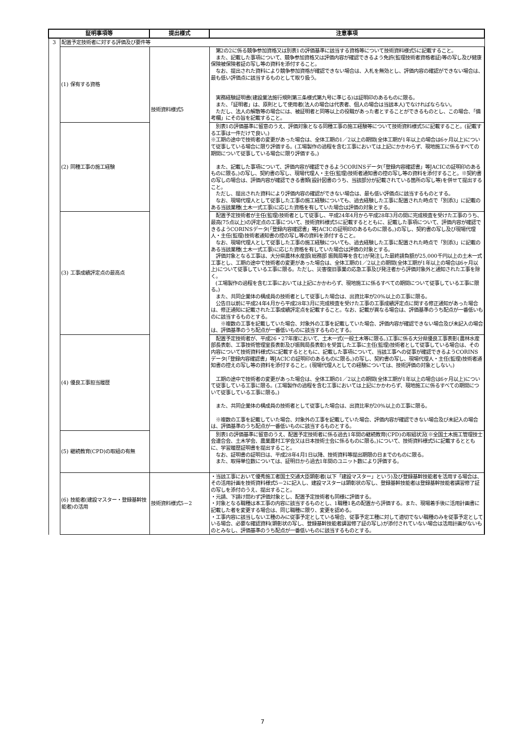| 証明事項等 | | 提出様式 | 注意事項 |
| --- | --- | --- | --- |
| 3 | 配置予定技術者に対する評価及び要件等 | | |
| | (1) 保有する資格 | 技術資料様式5 | 第2の2に係る競争参加資格又は別表1の評価基準に該当する資格等について技術資料様式5に記載すること。 また、記載した事項について、競争参加資格又は評価内容が確認できるよう免許(監理技術者資格者証)等の写し及び健康保険被保険者証の写し等の資料を添付すること。 なお、提出された資料により競争参加資格が確認できない場合は、入札を無効とし、評価内容の確認ができない場合は、最も低い評価点に該当するものとして取り扱う。 実務経験証明書(建設業法施行規則第三条様式第九号に準じる)は証明印のあるものに限る。 また、「証明者」は、原則として使用者(法人の場合は代表者、個人の場合は当該本人)でなければならない。 ただし、法人の解散等の場合には、被証明者と同等以上の役職があった者とすることができるものとし、この場合、「備考欄」にその旨を記載すること。 |
| | (2) 同種工事の施工経験 | | 別表1の評価基準に留意のうえ、評価対象となる同種工事の施工経験等について技術資料様式5に記載すること。(記載する工事は一件だけで良い。) ※工期の途中で技術者の変更があった場合は、全体工期の1／2以上の期間(全体工期が1年以上の場合は6ヶ月以上)について従事している場合に限り評価する。(工場製作の過程を含む工事においては上記にかかわらず、現地施工に係るすべての期間について従事している場合に限り評価する。) また、記載した事項について、評価内容が確認できるようCORINSデータ(「登録内容確認書」等JACICの証明印のあるものに限る。)の写し、契約書の写し、現場代理人・主任(監理)技術者通知書の控の写し等の資料を添付すること。※契約書の写しの場合は、評価内容が確認できる書類(設計図書のうち、当該部分が記載されている箇所の写し等)を併せて提出すること。 ただし、提出された資料により評価内容の確認ができない場合は、最も低い評価点に該当するものとする。 なお、現場代理人として従事した工事の施工経験についても、過去経験した工事に配置された時点で「別添3」に記載のある当該業種(土木一式工事)に応じた資格を有していた場合は評価の対象とする。 |
| | (3) 工事成績評定点の最高点 | | 配置予定技術者が主任(監理)技術者として従事し、平成24年4月から平成28年3月の間に完成検査を受けた工事のうち、最高(75点以上)の評定点の工事について、技術資料様式5に記載するとともに、記載した事項について、評価内容が確認できるようCORINSデータ(「登録内容確認書」等JACICの証明印のあるものに限る。)の写し、契約書の写し及び現場代理人・主任(監理)技術者通知書の控の写し等の資料を添付すること。 なお、現場代理人として従事した工事の施工経験についても、過去経験した工事に配置された時点で「別添3」に記載のある当該業種(土木一式工事)に応じた資格を有していた場合は評価の対象とする。 評価対象となる工事は、大分県農林水産部(総務部 振興局等を含む)が発注した最終請負額が25,000千円以上の土木一式工事とし、工期の途中で技術者の変更があった場合は、全体工期の1／2以上の期間(全体工期が1年以上の場合は6ヶ月以上)について従事している工事に限る。ただし、災害復旧事業の応急工事及び発注者から評価対象外と通知された工事を除く。 (工場製作の過程を含む工事においては上記にかかわらず、現地施工に係るすべての期間について従事している工事に限る。) また、共同企業体の構成員の技術者として従事した場合は、出資比率が20%以上の工事に限る。 公告日以前に平成24年4月から平成28年3月に完成検査を受けた工事の工事成績評定点に関する修正通知があった場合は、修正通知に記載された工事成績評定点を記載すること。なお、記載が異なる場合は、評価基準のうち配点が一番低いものに該当するものとする。 ※複数の工事を記載していた場合、対象外の工事を記載していた場合、評価内容が確認できない場合及び未記入の場合は、評価基準のうち配点が一番低いものに該当するものとする。 |
| | (4) 優良工事担当履歴 | | 配置予定技術者が、平成26・27年度において、土木一式(一般土木等に限る。)工事に係る大分県優良工事表彰(農林水産部長表彰、工事技術管理室長表彰及び振興局長表彰)を受賞した工事に主任(監理)技術者として従事している場合は、その内容について技術資料様式5に記載するとともに、記載した事項について、当該工事への従事が確認できるようCORINSデータ(「登録内容確認書」等JACICの証明印のあるものに限る。)の写し、契約書の写し、現場代理人・主任(監理)技術者通知書の控えの写し等の資料を添付すること。(現場代理人としての経験については、技術評価の対象としない。) 工期の途中で技術者の変更があった場合は、全体工期の1／2以上の期間(全体工期が1年以上の場合は6ヶ月以上)について従事している工事に限る。(工場製作の過程を含む工事においては上記にかかわらず、現地施工に係るすべての期間について従事している工事に限る。) また、共同企業体の構成員の技術者として従事した場合は、出資比率が20%以上の工事に限る。 ※複数の工事を記載していた場合、対象外の工事を記載していた場合、評価内容が確認できない場合及び未記入の場合は、評価基準のうち配点が一番低いものに該当するものとする。 |
| | (5) 継続教育(CPD)の取組の有無 | | 別表1の評価基準に留意のうえ、配置予定技術者に係る過去1年間の継続教育(CPD)の取組状況(※全国土木施工管理技士会連合会、土木学会、農業農村工学会又は日本技術士会に係るものに限る。)について、技術資料様式5に記載するとともに、学習履歴証明書を提出すること。 なお、証明書の証明日は、平成28年4月1日以降、技術資料等提出期限の日までのものに限る。 また、取得単位数については、証明日から過去1年間のユニット数により評価する。 |
| | (6) 技能者(建設マスター・登録基幹技能者)の活用 | 技術資料様式5－2 | ・当該工事において優秀施工者国土交通大臣顕彰者(以下「建設マスター」という)及び登録基幹技能者を活用する場合は、その活用計画を技術資料様式5－2に記入し、建設マスターは顕彰状の写し、登録基幹技能者は登録基幹技能者講習修了証の写しを添付のうえ、提出すること。 ・元請、下請け問わず評価対象とし、配置予定技術者も同様に評価する。 ・対象となる職種は本工事の内容に該当するものとし、1職種1名の配置から評価する。また、現場着手後に活用計画書に記載した者を変更する場合は、同じ職種に限り、変更を認める。 ・工事内容に該当しない工種のみに従事予定としている場合、従事予定工種に対して適切でない職種のみを従事予定としている場合、必要な確認資料(顕彰状の写し、登録基幹技能者講習修了証の写し)が添付されていない場合は活用計画がないものとみなし、評価基準のうち配点が一番低いものに該当するものとする。 |
7